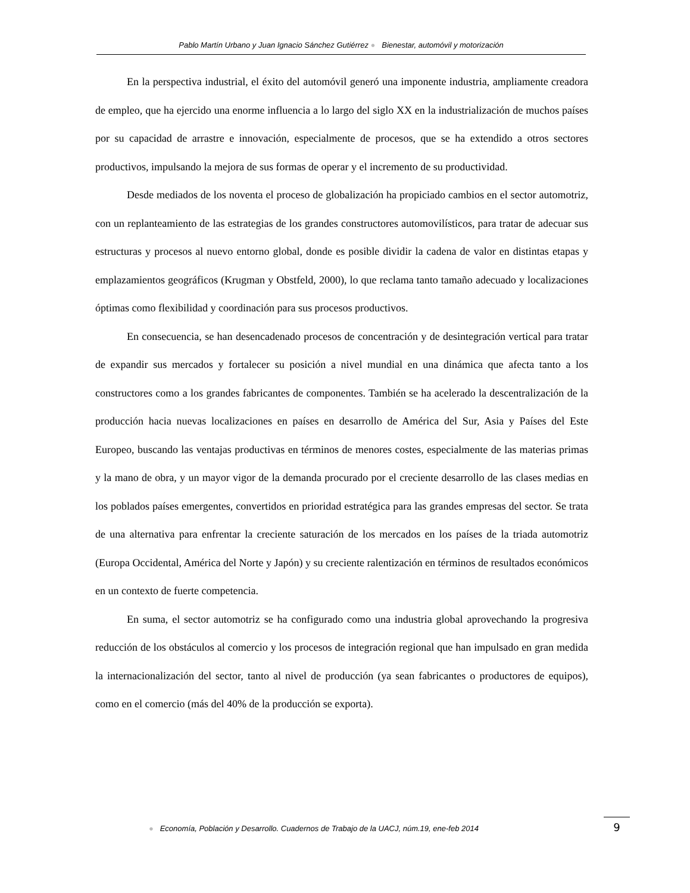Pablo Martín Urbano y Juan Ignacio Sánchez Gutiérrez ● Bienestar, automóvil y motorización
En la perspectiva industrial, el éxito del automóvil generó una imponente industria, ampliamente creadora de empleo, que ha ejercido una enorme influencia a lo largo del siglo XX en la industrialización de muchos países por su capacidad de arrastre e innovación, especialmente de procesos, que se ha extendido a otros sectores productivos, impulsando la mejora de sus formas de operar y el incremento de su productividad.
Desde mediados de los noventa el proceso de globalización ha propiciado cambios en el sector automotriz, con un replanteamiento de las estrategias de los grandes constructores automovilísticos, para tratar de adecuar sus estructuras y procesos al nuevo entorno global, donde es posible dividir la cadena de valor en distintas etapas y emplazamientos geográficos (Krugman y Obstfeld, 2000), lo que reclama tanto tamaño adecuado y localizaciones óptimas como flexibilidad y coordinación para sus procesos productivos.
En consecuencia, se han desencadenado procesos de concentración y de desintegración vertical para tratar de expandir sus mercados y fortalecer su posición a nivel mundial en una dinámica que afecta tanto a los constructores como a los grandes fabricantes de componentes. También se ha acelerado la descentralización de la producción hacia nuevas localizaciones en países en desarrollo de América del Sur, Asia y Países del Este Europeo, buscando las ventajas productivas en términos de menores costes, especialmente de las materias primas y la mano de obra, y un mayor vigor de la demanda procurado por el creciente desarrollo de las clases medias en los poblados países emergentes, convertidos en prioridad estratégica para las grandes empresas del sector. Se trata de una alternativa para enfrentar la creciente saturación de los mercados en los países de la triada automotriz (Europa Occidental, América del Norte y Japón) y su creciente ralentización en términos de resultados económicos en un contexto de fuerte competencia.
En suma, el sector automotriz se ha configurado como una industria global aprovechando la progresiva reducción de los obstáculos al comercio y los procesos de integración regional que han impulsado en gran medida la internacionalización del sector, tanto al nivel de producción (ya sean fabricantes o productores de equipos), como en el comercio (más del 40% de la producción se exporta).
● Economía, Población y Desarrollo. Cuadernos de Trabajo de la UACJ, núm.19, ene-feb 2014
9